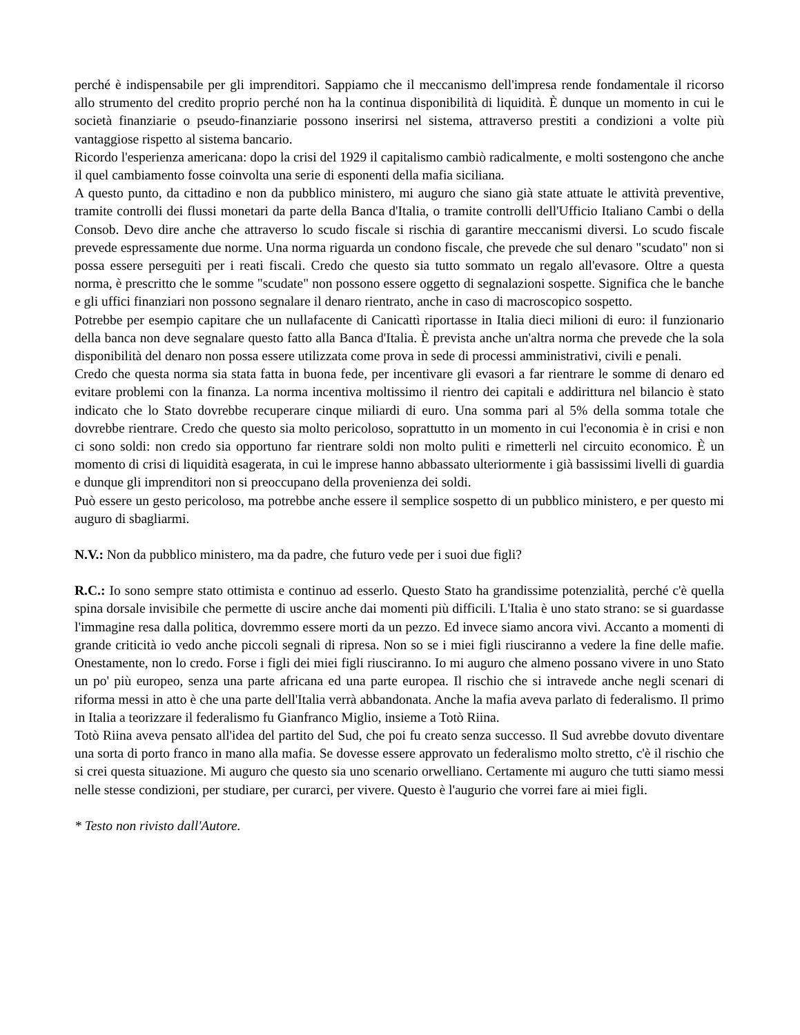perché è indispensabile per gli imprenditori. Sappiamo che il meccanismo dell'impresa rende fondamentale il ricorso allo strumento del credito proprio perché non ha la continua disponibilità di liquidità. È dunque un momento in cui le società finanziarie o pseudo-finanziarie possono inserirsi nel sistema, attraverso prestiti a condizioni a volte più vantaggiose rispetto al sistema bancario.
Ricordo l'esperienza americana: dopo la crisi del 1929 il capitalismo cambiò radicalmente, e molti sostengono che anche il quel cambiamento fosse coinvolta una serie di esponenti della mafia siciliana.
A questo punto, da cittadino e non da pubblico ministero, mi auguro che siano già state attuate le attività preventive, tramite controlli dei flussi monetari da parte della Banca d'Italia, o tramite controlli dell'Ufficio Italiano Cambi o della Consob. Devo dire anche che attraverso lo scudo fiscale si rischia di garantire meccanismi diversi. Lo scudo fiscale prevede espressamente due norme. Una norma riguarda un condono fiscale, che prevede che sul denaro "scudato" non si possa essere perseguiti per i reati fiscali. Credo che questo sia tutto sommato un regalo all'evasore. Oltre a questa norma, è prescritto che le somme "scudate" non possono essere oggetto di segnalazioni sospette. Significa che le banche e gli uffici finanziari non possono segnalare il denaro rientrato, anche in caso di macroscopico sospetto.
Potrebbe per esempio capitare che un nullafacente di Canicattì riportasse in Italia dieci milioni di euro: il funzionario della banca non deve segnalare questo fatto alla Banca d'Italia. È prevista anche un'altra norma che prevede che la sola disponibilità del denaro non possa essere utilizzata come prova in sede di processi amministrativi, civili e penali.
Credo che questa norma sia stata fatta in buona fede, per incentivare gli evasori a far rientrare le somme di denaro ed evitare problemi con la finanza. La norma incentiva moltissimo il rientro dei capitali e addirittura nel bilancio è stato indicato che lo Stato dovrebbe recuperare cinque miliardi di euro. Una somma pari al 5% della somma totale che dovrebbe rientrare. Credo che questo sia molto pericoloso, soprattutto in un momento in cui l'economia è in crisi e non ci sono soldi: non credo sia opportuno far rientrare soldi non molto puliti e rimetterli nel circuito economico. È un momento di crisi di liquidità esagerata, in cui le imprese hanno abbassato ulteriormente i già bassissimi livelli di guardia e dunque gli imprenditori non si preoccupano della provenienza dei soldi.
Può essere un gesto pericoloso, ma potrebbe anche essere il semplice sospetto di un pubblico ministero, e per questo mi auguro di sbagliarmi.
N.V.: Non da pubblico ministero, ma da padre, che futuro vede per i suoi due figli?
R.C.: Io sono sempre stato ottimista e continuo ad esserlo. Questo Stato ha grandissime potenzialità, perché c'è quella spina dorsale invisibile che permette di uscire anche dai momenti più difficili. L'Italia è uno stato strano: se si guardasse l'immagine resa dalla politica, dovremmo essere morti da un pezzo. Ed invece siamo ancora vivi. Accanto a momenti di grande criticità io vedo anche piccoli segnali di ripresa. Non so se i miei figli riusciranno a vedere la fine delle mafie. Onestamente, non lo credo. Forse i figli dei miei figli riusciranno. Io mi auguro che almeno possano vivere in uno Stato un po' più europeo, senza una parte africana ed una parte europea. Il rischio che si intravede anche negli scenari di riforma messi in atto è che una parte dell'Italia verrà abbandonata. Anche la mafia aveva parlato di federalismo. Il primo in Italia a teorizzare il federalismo fu Gianfranco Miglio, insieme a Totò Riina.
Totò Riina aveva pensato all'idea del partito del Sud, che poi fu creato senza successo. Il Sud avrebbe dovuto diventare una sorta di porto franco in mano alla mafia. Se dovesse essere approvato un federalismo molto stretto, c'è il rischio che si crei questa situazione. Mi auguro che questo sia uno scenario orwelliano. Certamente mi auguro che tutti siamo messi nelle stesse condizioni, per studiare, per curarci, per vivere. Questo è l'augurio che vorrei fare ai miei figli.
* Testo non rivisto dall'Autore.